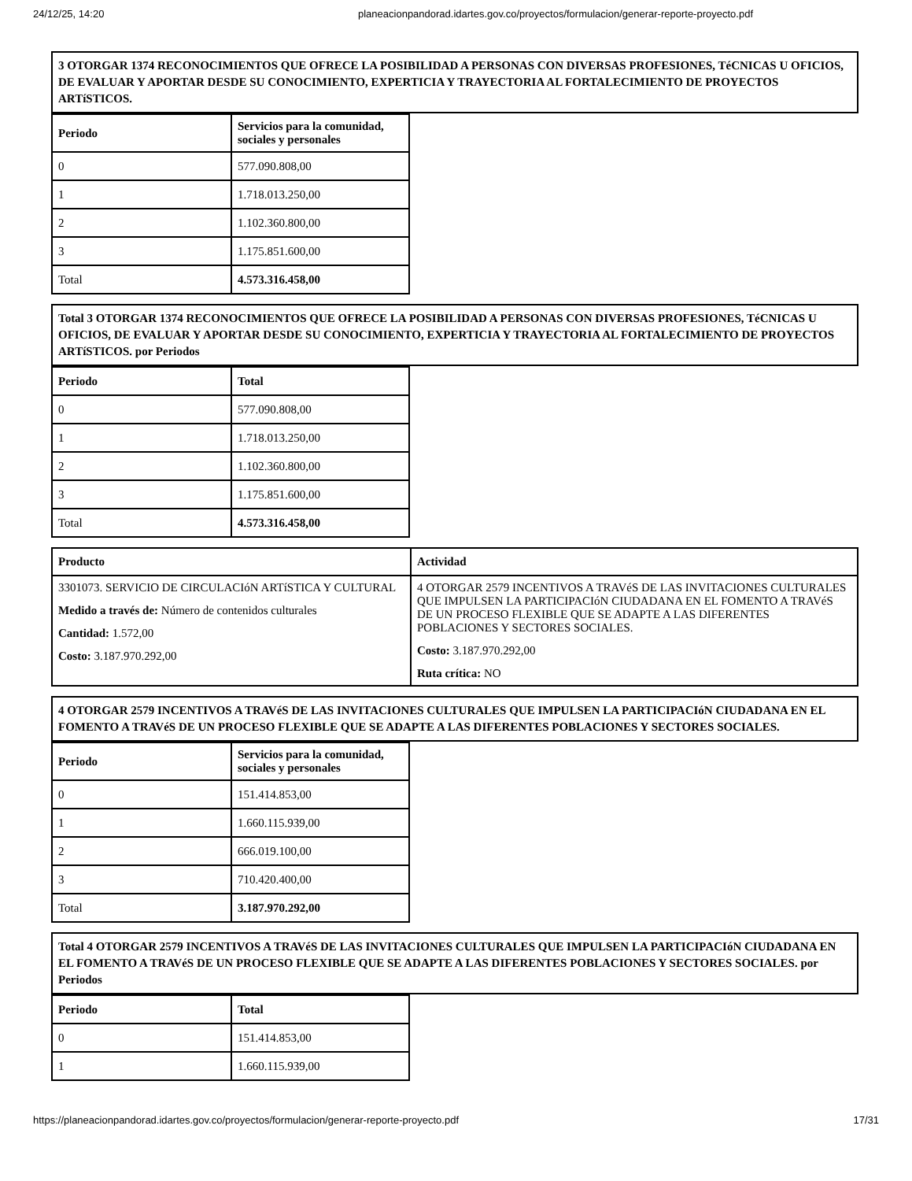24/12/25, 14:20 planeacionpandorad.idartes.gov.co/proyectos/formulacion/generar-reporte-proyecto.pdf
| 3 OTORGAR 1374 RECONOCIMIENTOS QUE OFRECE LA POSIBILIDAD A PERSONAS CON DIVERSAS PROFESIONES, TéCNICAS U OFICIOS, DE EVALUAR Y APORTAR DESDE SU CONOCIMIENTO, EXPERTICIA Y TRAYECTORIA AL FORTALECIMIENTO DE PROYECTOS ARTíSTICOS. |
| --- |
| Periodo | Servicios para la comunidad, sociales y personales |
| --- | --- |
| 0 | 577.090.808,00 |
| 1 | 1.718.013.250,00 |
| 2 | 1.102.360.800,00 |
| 3 | 1.175.851.600,00 |
| Total | 4.573.316.458,00 |
| Total 3 OTORGAR 1374 RECONOCIMIENTOS QUE OFRECE LA POSIBILIDAD A PERSONAS CON DIVERSAS PROFESIONES, TéCNICAS U OFICIOS, DE EVALUAR Y APORTAR DESDE SU CONOCIMIENTO, EXPERTICIA Y TRAYECTORIA AL FORTALECIMIENTO DE PROYECTOS ARTíSTICOS. por Periodos |
| --- |
| Periodo | Total |
| --- | --- |
| 0 | 577.090.808,00 |
| 1 | 1.718.013.250,00 |
| 2 | 1.102.360.800,00 |
| 3 | 1.175.851.600,00 |
| Total | 4.573.316.458,00 |
| Producto | Actividad |
| --- | --- |
| 3301073. SERVICIO DE CIRCULACIóN ARTíSTICA Y CULTURAL Medido a través de: Número de contenidos culturales Cantidad: 1.572,00 Costo: 3.187.970.292,00 | 4 OTORGAR 2579 INCENTIVOS A TRAVéS DE LAS INVITACIONES CULTURALES QUE IMPULSEN LA PARTICIPACIóN CIUDADANA EN EL FOMENTO A TRAVéS DE UN PROCESO FLEXIBLE QUE SE ADAPTE A LAS DIFERENTES POBLACIONES Y SECTORES SOCIALES. Costo: 3.187.970.292,00 Ruta crítica: NO |
| 4 OTORGAR 2579 INCENTIVOS A TRAVéS DE LAS INVITACIONES CULTURALES QUE IMPULSEN LA PARTICIPACIóN CIUDADANA EN EL FOMENTO A TRAVéS DE UN PROCESO FLEXIBLE QUE SE ADAPTE A LAS DIFERENTES POBLACIONES Y SECTORES SOCIALES. |
| --- |
| Periodo | Servicios para la comunidad, sociales y personales |
| --- | --- |
| 0 | 151.414.853,00 |
| 1 | 1.660.115.939,00 |
| 2 | 666.019.100,00 |
| 3 | 710.420.400,00 |
| Total | 3.187.970.292,00 |
| Total 4 OTORGAR 2579 INCENTIVOS A TRAVéS DE LAS INVITACIONES CULTURALES QUE IMPULSEN LA PARTICIPACIóN CIUDADANA EN EL FOMENTO A TRAVéS DE UN PROCESO FLEXIBLE QUE SE ADAPTE A LAS DIFERENTES POBLACIONES Y SECTORES SOCIALES. por Periodos |
| --- |
| Periodo | Total |
| --- | --- |
| 0 | 151.414.853,00 |
| 1 | 1.660.115.939,00 |
https://planeacionpandorad.idartes.gov.co/proyectos/formulacion/generar-reporte-proyecto.pdf 17/31